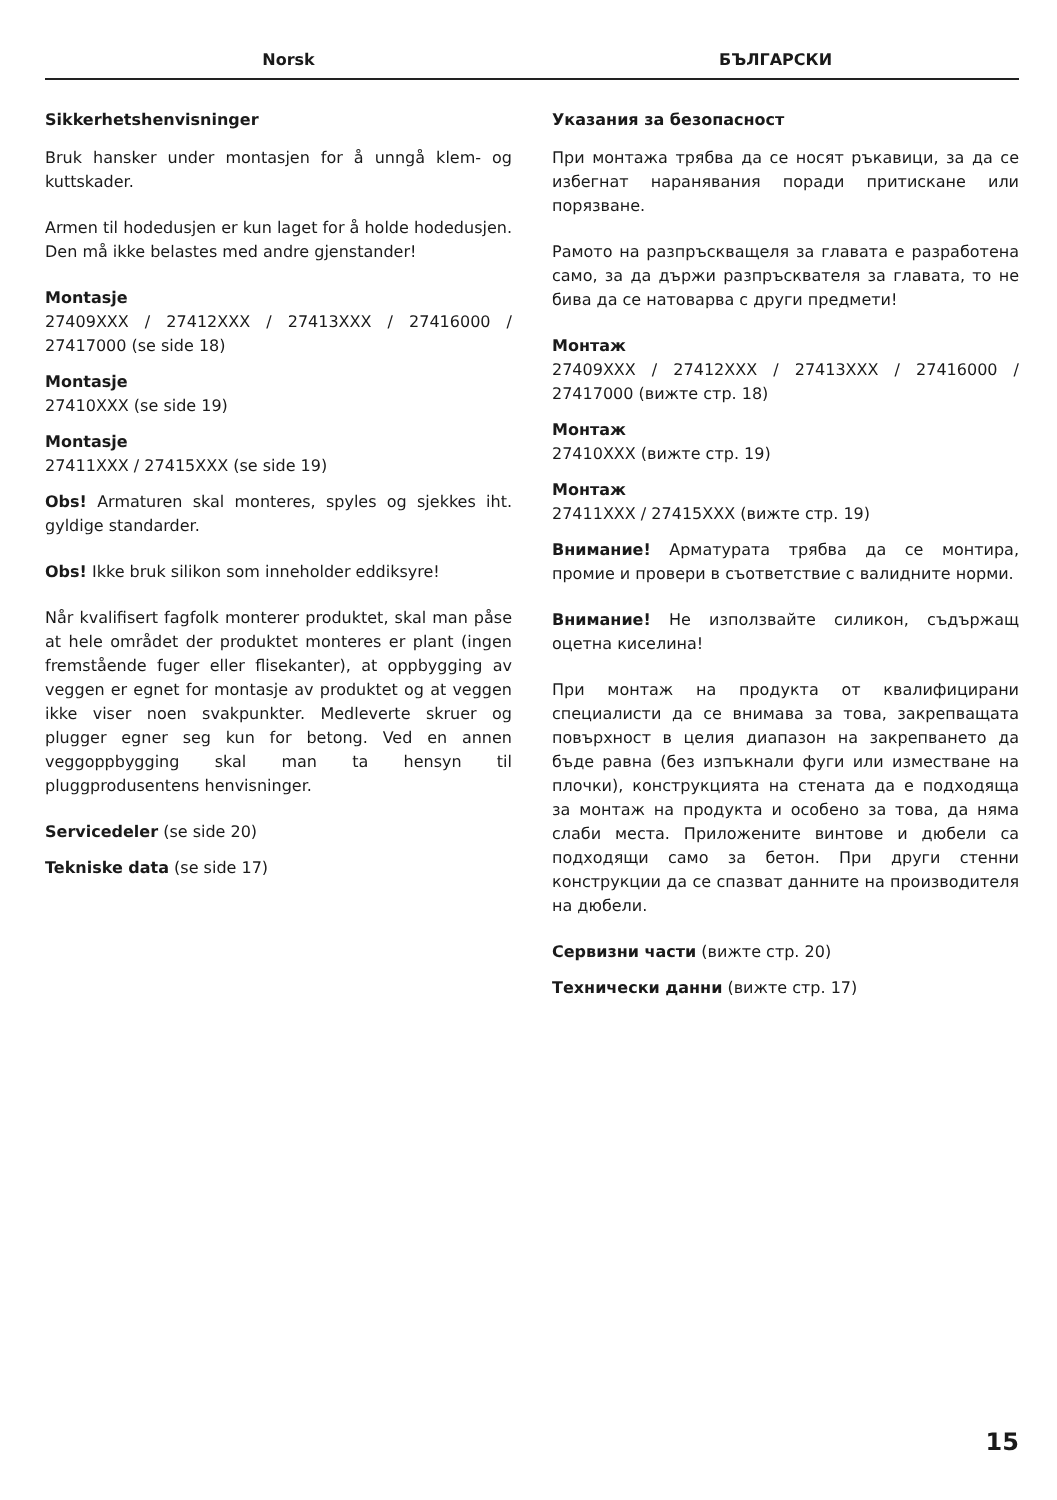Norsk БЪЛГАРСКИ
Sikkerhetshenvisninger
Bruk hansker under montasjen for å unngå klem- og kuttskader.
Armen til hodedusjen er kun laget for å holde hodedusjen. Den må ikke belastes med andre gjenstander!
Montasje
27409XXX / 27412XXX / 27413XXX / 27416000 / 27417000 (se side 18)
Montasje
27410XXX (se side 19)
Montasje
27411XXX / 27415XXX (se side 19)
Obs! Armaturen skal monteres, spyles og sjekkes iht. gyldige standarder.
Obs! Ikke bruk silikon som inneholder eddiksyre!
Når kvalifisert fagfolk monterer produktet, skal man påse at hele området der produktet monteres er plant (ingen fremstående fuger eller flisekanter), at oppbygging av veggen er egnet for montasje av produktet og at veggen ikke viser noen svakpunkter. Medleverte skruer og plugger egner seg kun for betong. Ved en annen veggoppbygging skal man ta hensyn til pluggprodusentens henvisninger.
Servicedeler (se side 20)
Tekniske data (se side 17)
Указания за безопасност
При монтажа трябва да се носят ръкавици, за да се избегнат наранявания поради притискане или порязване.
Рамото на разпръскващеля за главата е разработена само, за да държи разпръсквателя за главата, то не бива да се натоварва с други предмети!
Монтаж
27409XXX / 27412XXX / 27413XXX / 27416000 / 27417000 (вижте стр. 18)
Монтаж
27410XXX (вижте стр. 19)
Монтаж
27411XXX / 27415XXX (вижте стр. 19)
Внимание! Арматурата трябва да се монтира, промие и провери в съответствие с валидните норми.
Внимание! Не използвайте силикон, съдържащ оцетна киселина!
При монтаж на продукта от квалифицирани специалисти да се внимава за това, закрепващата повърхност в целия диапазон на закрепването да бъде равна (без изпъкнали фуги или изместване на плочки), конструкцията на стената да е подходяща за монтаж на продукта и особено за това, да няма слаби места. Приложените винтове и дюбели са подходящи само за бетон. При други стенни конструкции да се спазват данните на производителя на дюбели.
Сервизни части (вижте стр. 20)
Технически данни (вижте стр. 17)
15